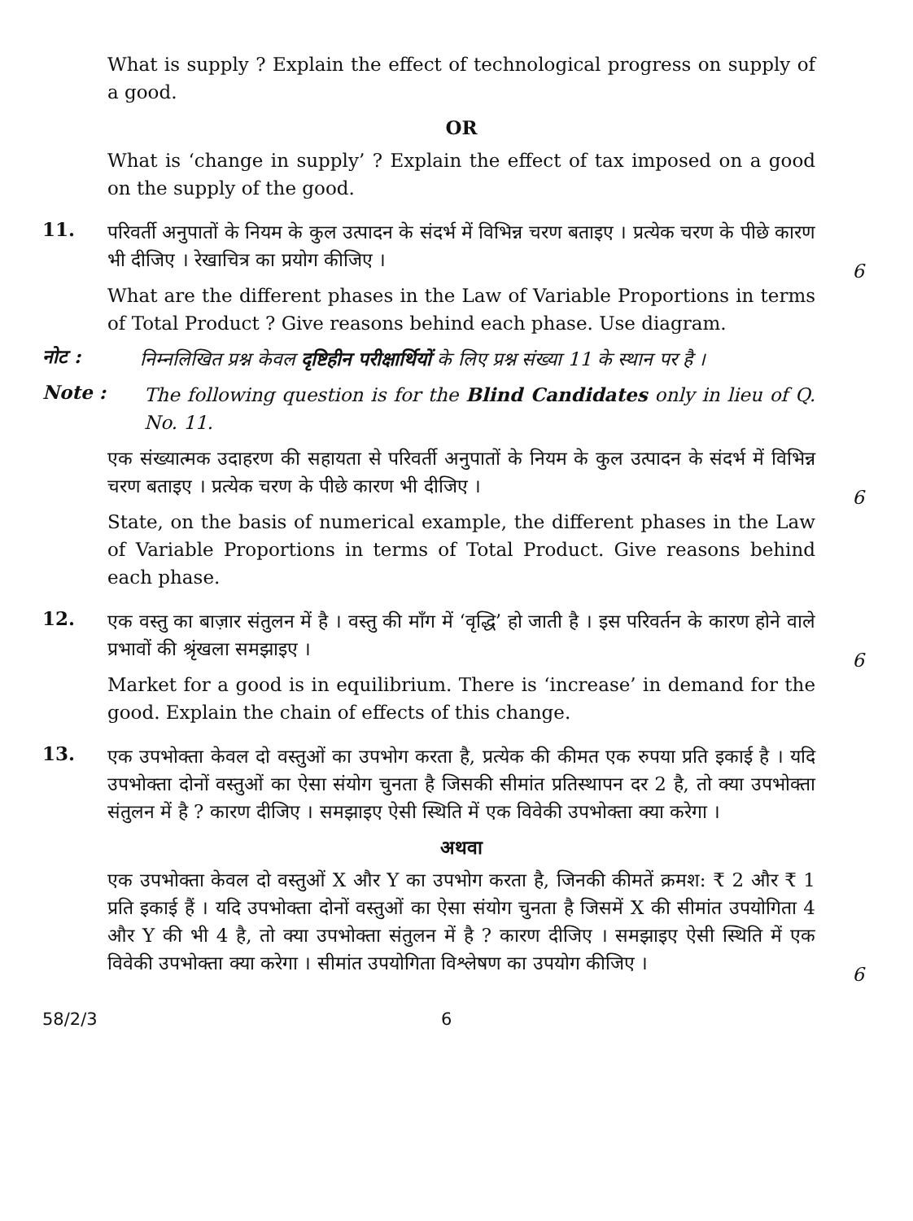What is supply ? Explain the effect of technological progress on supply of a good.
OR
What is ‘change in supply’ ? Explain the effect of tax imposed on a good on the supply of the good.
11.
परिवर्ती अनुपातों के नियम के कुल उत्पादन के संदर्भ में विभिन्न चरण बताइए । प्रत्येक चरण के पीछे कारण भी दीजिए । रेखाचित्र का प्रयोग कीजिए ।
6
What are the different phases in the Law of Variable Proportions in terms of Total Product ? Give reasons behind each phase. Use diagram.
नोट :
निम्नलिखित प्रश्न केवल दृष्टिहीन परीक्षार्थियों के लिए प्रश्न संख्या 11 के स्थान पर है ।
Note :
The following question is for the Blind Candidates only in lieu of Q. No. 11.
एक संख्यात्मक उदाहरण की सहायता से परिवर्ती अनुपातों के नियम के कुल उत्पादन के संदर्भ में विभिन्न चरण बताइए । प्रत्येक चरण के पीछे कारण भी दीजिए ।
6
State, on the basis of numerical example, the different phases in the Law of Variable Proportions in terms of Total Product. Give reasons behind each phase.
12.
एक वस्तु का बाज़ार संतुलन में है । वस्तु की माँग में ‘वृद्धि’ हो जाती है । इस परिवर्तन के कारण होने वाले प्रभावों की श्रृंखला समझाइए ।
6
Market for a good is in equilibrium. There is ‘increase’ in demand for the good. Explain the chain of effects of this change.
13.
एक उपभोक्ता केवल दो वस्तुओं का उपभोग करता है, प्रत्येक की कीमत एक रुपया प्रति इकाई है । यदि उपभोक्ता दोनों वस्तुओं का ऐसा संयोग चुनता है जिसकी सीमांत प्रतिस्थापन दर 2 है, तो क्या उपभोक्ता संतुलन में है ? कारण दीजिए । समझाइए ऐसी स्थिति में एक विवेकी उपभोक्ता क्या करेगा ।
अथवा
एक उपभोक्ता केवल दो वस्तुओं X और Y का उपभोग करता है, जिनकी कीमतें क्रमश: ₹ 2 और ₹ 1 प्रति इकाई हैं । यदि उपभोक्ता दोनों वस्तुओं का ऐसा संयोग चुनता है जिसमें X की सीमांत उपयोगिता 4 और Y की भी 4 है, तो क्या उपभोक्ता संतुलन में है ? कारण दीजिए । समझाइए ऐसी स्थिति में एक विवेकी उपभोक्ता क्या करेगा । सीमांत उपयोगिता विश्लेषण का उपयोग कीजिए ।
6
58/2/3 6